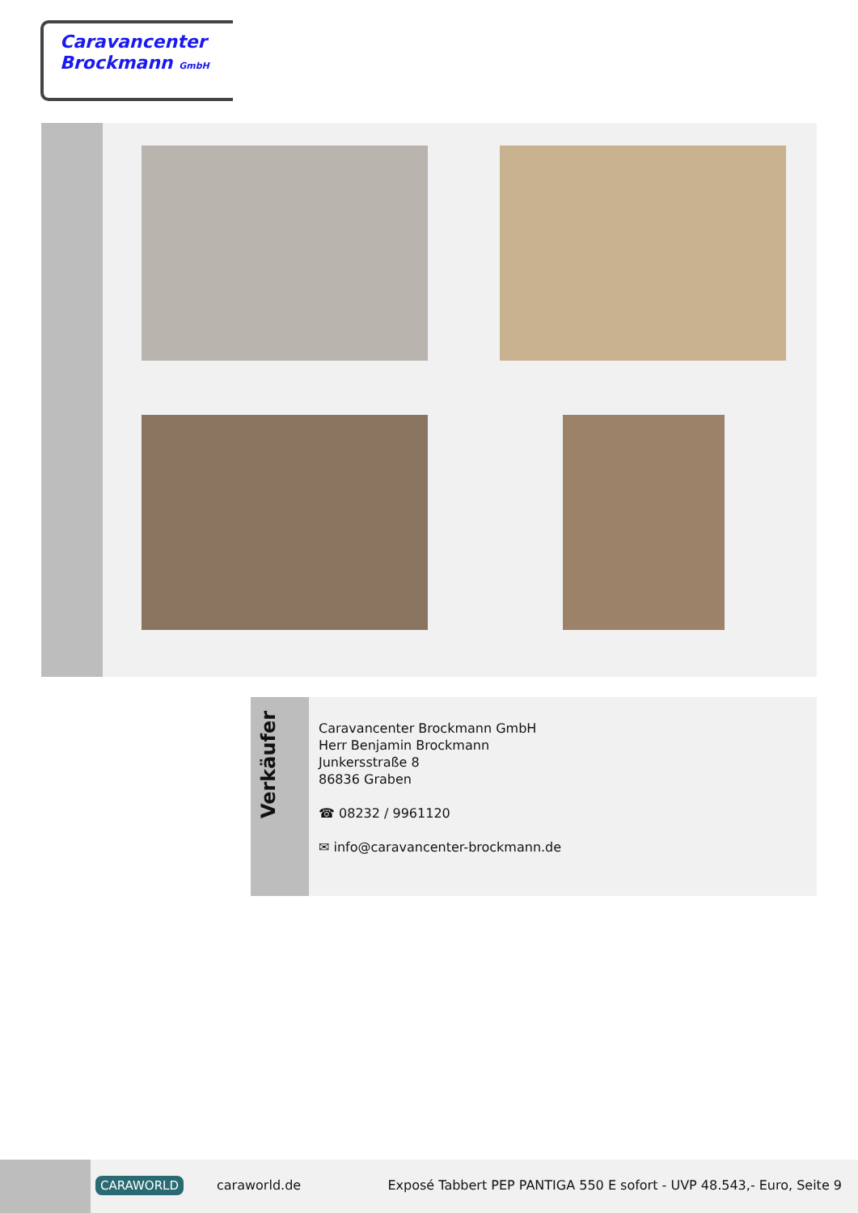Caravancenter
Brockmann GmbH
Verkäufer
Caravancenter Brockmann GmbH
Herr Benjamin Brockmann
Junkersstraße 8
86836 Graben
☎ 08232 / 9961120
✉ info@caravancenter-brockmann.de
CARAWORLD caraworld.de
Exposé Tabbert PEP PANTIGA 550 E sofort - UVP 48.543,- Euro, Seite 9